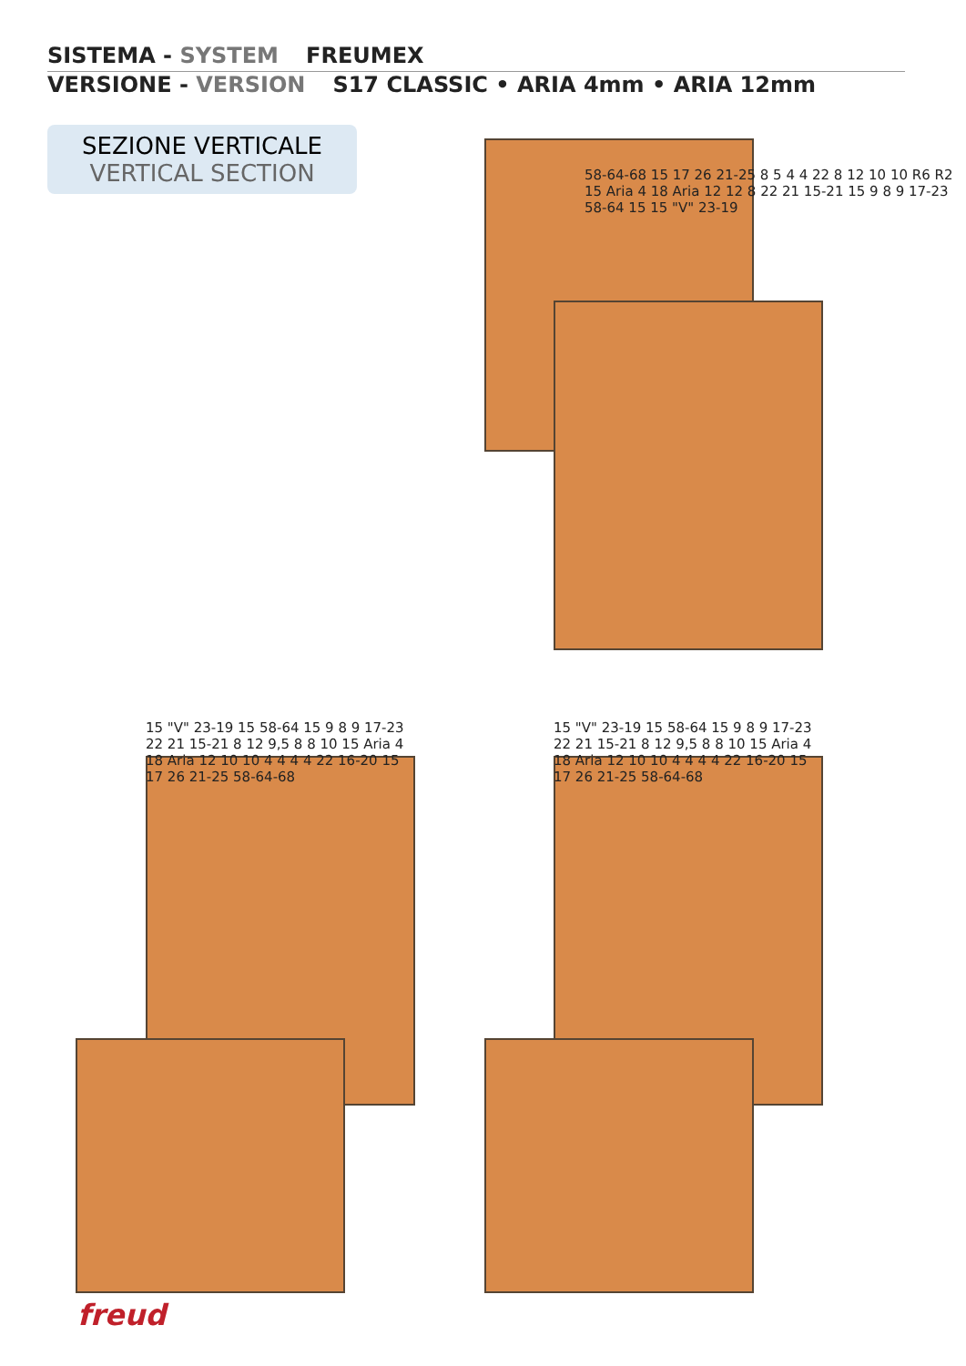SISTEMA - SYSTEM FREUMEX
VERSIONE - VERSION S17 CLASSIC • ARIA 4mm • ARIA 12mm
SEZIONE VERTICALE
VERTICAL SECTION
58-64-68 15 17 26 21-25 8 5 4 4 22 8 12 10 10 R6 R2 15 Aria 4 18 Aria 12 12 8 22 21 15-21 15 9 8 9 17-23 58-64 15 15 "V" 23-19
15 "V" 23-19 15 58-64 15 9 8 9 17-23 22 21 15-21 8 12 9,5 8 8 10 15 Aria 4 18 Aria 12 10 10 4 4 4 4 22 16-20 15 17 26 21-25 58-64-68
15 "V" 23-19 15 58-64 15 9 8 9 17-23 22 21 15-21 8 12 9,5 8 8 10 15 Aria 4 18 Aria 12 10 10 4 4 4 4 22 16-20 15 17 26 21-25 58-64-68
freud